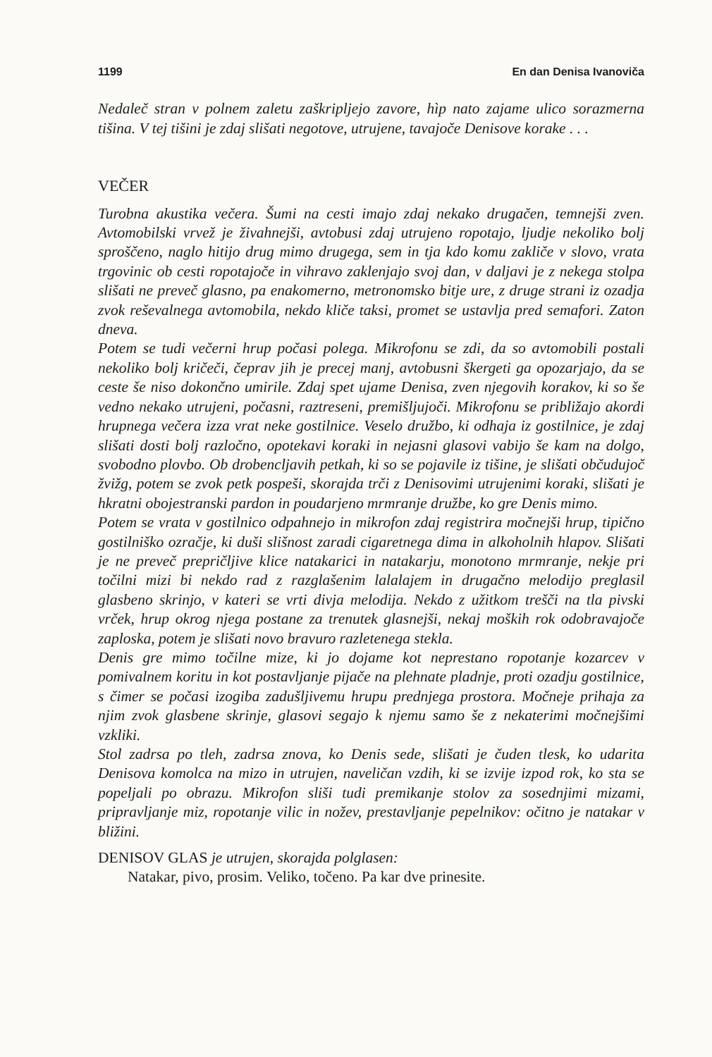1199 En dan Denisa Ivanoviča
Nedaleč stran v polnem zaletu zaškripljejo zavore, hìp nato zajame ulico sorazmerna tišina. V tej tišini je zdaj slišati negotove, utrujene, tavajoče Denisove korake . . .
VEČER
Turobna akustika večera. Šumi na cesti imajo zdaj nekako drugačen, temnejši zven. Avtomobilski vrvež je živahnejši, avtobusi zdaj utrujeno ropotajo, ljudje nekoliko bolj sproščeno, naglo hitijo drug mimo drugega, sem in tja kdo komu zakliče v slovo, vrata trgovinic ob cesti ropotajoče in vihravo zaklenjajo svoj dan, v daljavi je z nekega stolpa slišati ne preveč glasno, pa enakomerno, metronomsko bitje ure, z druge strani iz ozadja zvok reševalnega avtomobila, nekdo kliče taksi, promet se ustavlja pred semafori. Zaton dneva.
Potem se tudi večerni hrup počasi polega. Mikrofonu se zdi, da so avtomobili postali nekoliko bolj kričeči, čeprav jih je precej manj, avtobusni škergeti ga opozarjajo, da se ceste še niso dokončno umirile. Zdaj spet ujame Denisa, zven njegovih korakov, ki so še vedno nekako utrujeni, počasni, raztreseni, premišljujoči. Mikrofonu se približajo akordi hrupnega večera izza vrat neke gostilnice. Veselo družbo, ki odhaja iz gostilnice, je zdaj slišati dosti bolj razločno, opotekavi koraki in nejasni glasovi vabijo še kam na dolgo, svobodno plovbo. Ob drobencljavih petkah, ki so se pojavile iz tišine, je slišati občudujoč žvižg, potem se zvok petk pospeši, skorajda trči z Denisovimi utrujenimi koraki, slišati je hkratni obojestranski pardon in poudarjeno mrmranje družbe, ko gre Denis mimo.
Potem se vrata v gostilnico odpahnejo in mikrofon zdaj registrira močnejši hrup, tipično gostilniško ozračje, ki duši slišnost zaradi cigaretnega dima in alkoholnih hlapov. Slišati je ne preveč prepričljive klice natakarici in natakarju, monotono mrmranje, nekje pri točilni mizi bi nekdo rad z razglašenim lalalajem in drugačno melodijo preglasil glasbeno skrinjo, v kateri se vrti divja melodija. Nekdo z užitkom trešči na tla pivski vrček, hrup okrog njega postane za trenutek glasnejši, nekaj moških rok odobravajoče zaploska, potem je slišati novo bravuro razletenega stekla.
Denis gre mimo točilne mize, ki jo dojame kot neprestano ropotanje kozarcev v pomivalnem koritu in kot postavljanje pijače na plehnate pladnje, proti ozadju gostilnice, s čimer se počasi izogiba zadušljivemu hrupu prednjega prostora. Močneje prihaja za njim zvok glasbene skrinje, glasovi segajo k njemu samo še z nekaterimi močnejšimi vzkliki.
Stol zadrsa po tleh, zadrsa znova, ko Denis sede, slišati je čuden tlesk, ko udarita Denisova komolca na mizo in utrujen, naveličan vzdih, ki se izvije izpod rok, ko sta se popeljali po obrazu. Mikrofon sliši tudi premikanje stolov za sosednjimi mizami, pripravljanje miz, ropotanje vilic in nožev, prestavljanje pepelnikov: očitno je natakar v bližini.
DENISOV GLAS je utrujen, skorajda polglasen:
Natakar, pivo, prosim. Veliko, točeno. Pa kar dve prinesite.